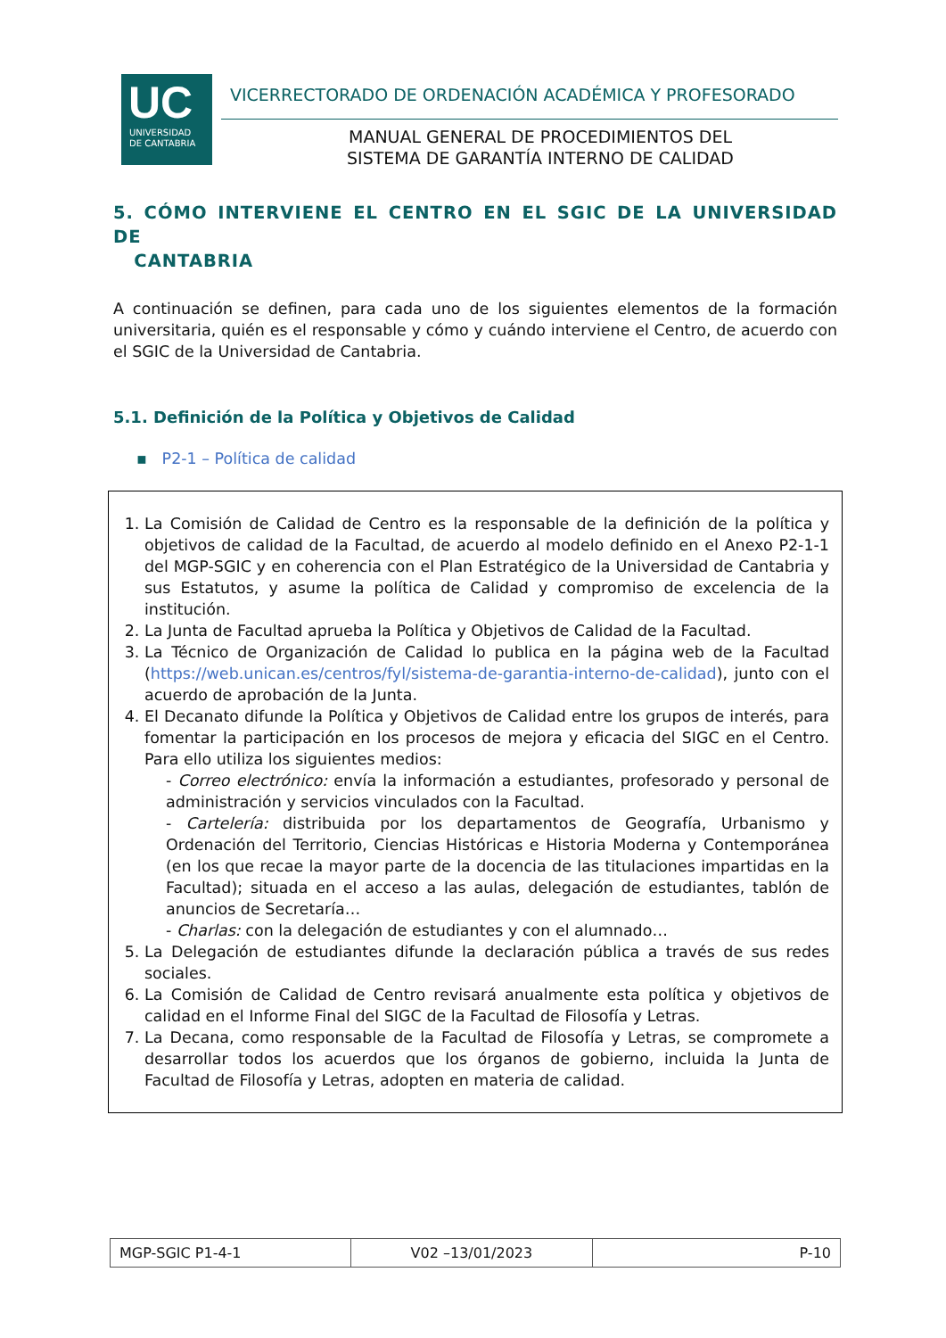UC
UNIVERSIDAD
DE CANTABRIA
VICERRECTORADO DE ORDENACIÓN ACADÉMICA Y PROFESORADO
MANUAL GENERAL DE PROCEDIMIENTOS DEL
SISTEMA DE GARANTÍA INTERNO DE CALIDAD
5. CÓMO INTERVIENE EL CENTRO EN EL SGIC DE LA UNIVERSIDAD DE
CANTABRIA
A continuación se definen, para cada uno de los siguientes elementos de la formación universitaria, quién es el responsable y cómo y cuándo interviene el Centro, de acuerdo con el SGIC de la Universidad de Cantabria.
5.1. Definición de la Política y Objetivos de Calidad
▪ P2-1 – Política de calidad
1. La Comisión de Calidad de Centro es la responsable de la definición de la política y objetivos de calidad de la Facultad, de acuerdo al modelo definido en el Anexo P2-1-1 del MGP-SGIC y en coherencia con el Plan Estratégico de la Universidad de Cantabria y sus Estatutos, y asume la política de Calidad y compromiso de excelencia de la institución.
2. La Junta de Facultad aprueba la Política y Objetivos de Calidad de la Facultad.
3. La Técnico de Organización de Calidad lo publica en la página web de la Facultad (https://web.unican.es/centros/fyl/sistema-de-garantia-interno-de-calidad), junto con el acuerdo de aprobación de la Junta.
4. El Decanato difunde la Política y Objetivos de Calidad entre los grupos de interés, para fomentar la participación en los procesos de mejora y eficacia del SIGC en el Centro. Para ello utiliza los siguientes medios:
- Correo electrónico: envía la información a estudiantes, profesorado y personal de administración y servicios vinculados con la Facultad.
- Cartelería: distribuida por los departamentos de Geografía, Urbanismo y Ordenación del Territorio, Ciencias Históricas e Historia Moderna y Contemporánea (en los que recae la mayor parte de la docencia de las titulaciones impartidas en la Facultad); situada en el acceso a las aulas, delegación de estudiantes, tablón de anuncios de Secretaría…
- Charlas: con la delegación de estudiantes y con el alumnado…
5. La Delegación de estudiantes difunde la declaración pública a través de sus redes sociales.
6. La Comisión de Calidad de Centro revisará anualmente esta política y objetivos de calidad en el Informe Final del SIGC de la Facultad de Filosofía y Letras.
7. La Decana, como responsable de la Facultad de Filosofía y Letras, se compromete a desarrollar todos los acuerdos que los órganos de gobierno, incluida la Junta de Facultad de Filosofía y Letras, adopten en materia de calidad.
| MGP-SGIC P1-4-1 | V02 –13/01/2023 | P-10 |